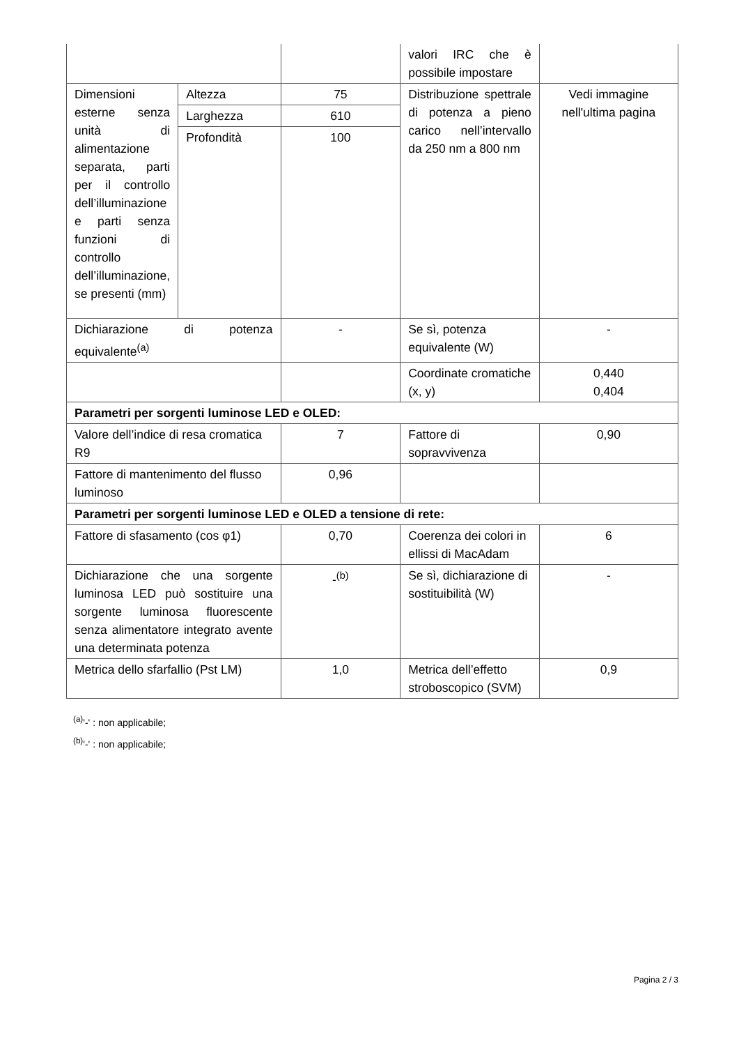| | | | valori IRC che è possibile impostare | |
| Dimensioni esterne senza unità di alimentazione separata, parti per il controllo dell’illuminazione e parti senza funzioni di controllo dell’illuminazione, se presenti (mm) | Altezza | 75 | Distribuzione spettrale di potenza a pieno carico nell’intervallo da 250 nm a 800 nm | Vedi immagine nell'ultima pagina |
| | Larghezza | 610 | | |
| | Profondità | 100 | | |
| Dichiarazione di potenza equivalente<sup>(a)</sup> | | - | Se sì, potenza equivalente (W) | - |
| | | | Coordinate cromatiche (x, y) | 0,440 0,404 |
| Parametri per sorgenti luminose LED e OLED: | | | | |
| Valore dell’indice di resa cromatica R9 | | 7 | Fattore di sopravvivenza | 0,90 |
| Fattore di mantenimento del flusso luminoso | | 0,96 | | |
| Parametri per sorgenti luminose LED e OLED a tensione di rete: | | | | |
| Fattore di sfasamento (cos φ1) | | 0,70 | Coerenza dei colori in ellissi di MacAdam | 6 |
| Dichiarazione che una sorgente luminosa LED può sostituire una sorgente luminosa fluorescente senza alimentatore integrato avente una determinata potenza | | -<sup>(b)</sup> | Se sì, dichiarazione di sostituibilità (W) | - |
| Metrica dello sfarfallio (Pst LM) | | 1,0 | Metrica dell’effetto stroboscopico (SVM) | 0,9 |
<sup>(a)</sup> '-' : non applicabile;
<sup>(b)</sup> '-' : non applicabile;
Pagina 2 / 3